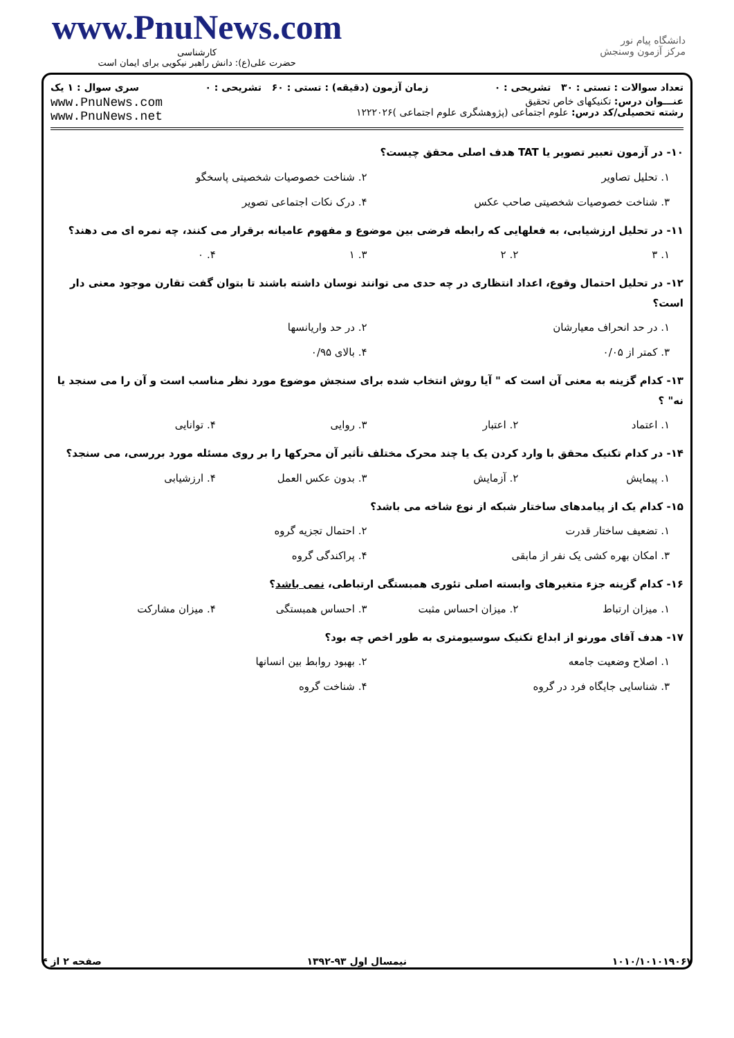www.PnuNews.com
کارشناسی
حضرت علی(ع): دانش راهبر نیکویی برای ایمان است
دانشگاه پیام نور
مرکز آزمون وسنجش
تعداد سوالات : تستی : ۳۰ تشریحی : ۰ زمان آزمون (دقیقه) : تستی : ۶۰ تشریحی : ۰ سری سوال : ۱ یک
عنـــوان درس: تکنیکهای خاص تحقیق
رشته تحصیلی/کد درس: علوم اجتماعی (پژوهشگری علوم اجتماعی )۱۲۲۲۰۲۶
www.PnuNews.com
www.PnuNews.net
۱۰- در آزمون تعبیر تصویر یا TAT هدف اصلی محقق چیست؟
۱. تحلیل تصاویر ۲. شناخت خصوصیات شخصیتی پاسخگو ۳. شناخت خصوصیات شخصیتی صاحب عکس ۴. درک نکات اجتماعی تصویر
۱۱- در تحلیل ارزشیابی، به فعلهایی که رابطه فرضی بین موضوع و مفهوم عامیانه برقرار می کنند، چه نمره ای می دهند؟
۱. ۳ ۲. ۲ ۳. ۱ ۴. ۰
۱۲- در تحلیل احتمال وقوع، اعداد انتظاری در چه حدی می توانند نوسان داشته باشند تا بتوان گفت تقارن موجود معنی دار است؟
۱. در حد انحراف معیارشان ۲. در حد واریانسها ۳. کمتر از ۰/۰۵ ۴. بالای ۰/۹۵
۱۳- کدام گزینه به معنی آن است که " آیا روش انتخاب شده برای سنجش موضوع مورد نظر مناسب است و آن را می سنجد یا نه" ؟
۱. اعتماد ۲. اعتبار ۳. روایی ۴. توانایی
۱۴- در کدام تکنیک محقق با وارد کردن یک یا چند محرک مختلف تأثیر آن محرکها را بر روی مسئله مورد بررسی، می سنجد؟
۱. پیمایش ۲. آزمایش ۳. بدون عکس العمل ۴. ارزشیابی
۱۵- کدام یک از پیامدهای ساختار شبکه از نوع شاخه می باشد؟
۱. تضعیف ساختار قدرت ۲. احتمال تجزیه گروه ۳. امکان بهره کشی یک نفر از مابقی ۴. پراکندگی گروه
۱۶- کدام گزینه جزء متغیرهای وابسته اصلی تئوری همبستگی ارتباطی، نمی باشد؟
۱. میزان ارتباط ۲. میزان احساس مثبت ۳. احساس همبستگی ۴. میزان مشارکت
۱۷- هدف آقای مورنو از ابداع تکنیک سوسیومتری به طور اخص چه بود؟
۱. اصلاح وضعیت جامعه ۲. بهبود روابط بین انسانها ۳. شناسایی جایگاه فرد در گروه ۴. شناخت گروه
۱۰۱۰/۱۰۱۰۱۹۰۶۷ نیمسال اول ۹۳-۱۳۹۲ صفحه ۲ از ۴